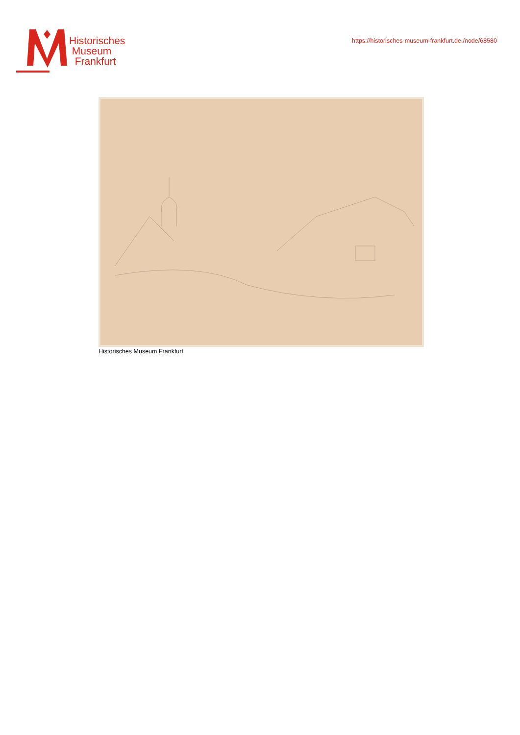Historisches
Museum
Frankfurt
https://historisches-museum-frankfurt.de./node/68580
Historisches Museum Frankfurt